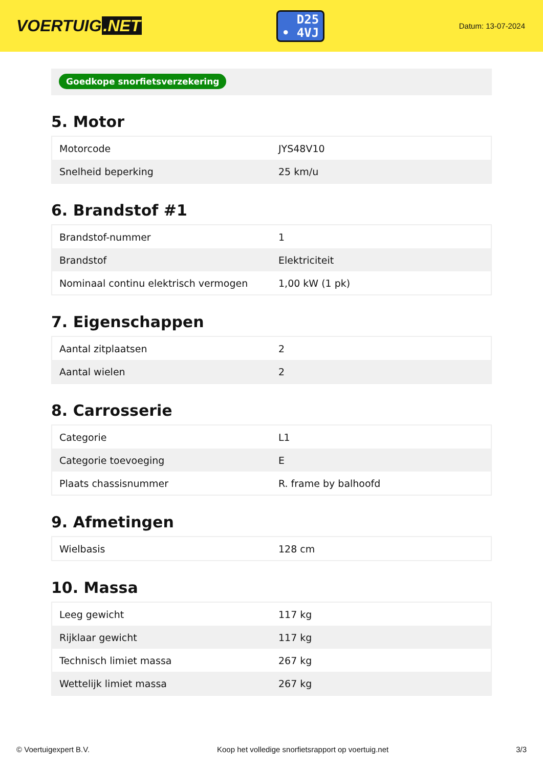VOERTUIG.NET
D25
• 4VJ
Datum: 13-07-2024
Goedkope snorfietsverzekering
5. Motor
| Motorcode | JYS48V10 |
| Snelheid beperking | 25 km/u |
6. Brandstof #1
| Brandstof-nummer | 1 |
| Brandstof | Elektriciteit |
| Nominaal continu elektrisch vermogen | 1,00 kW (1 pk) |
7. Eigenschappen
| Aantal zitplaatsen | 2 |
| Aantal wielen | 2 |
8. Carrosserie
| Categorie | L1 |
| Categorie toevoeging | E |
| Plaats chassisnummer | R. frame by balhoofd |
9. Afmetingen
| Wielbasis | 128 cm |
10. Massa
| Leeg gewicht | 117 kg |
| Rijklaar gewicht | 117 kg |
| Technisch limiet massa | 267 kg |
| Wettelijk limiet massa | 267 kg |
© Voertuigexpert B.V. Koop het volledige snorfietsrapport op voertuig.net 3/3